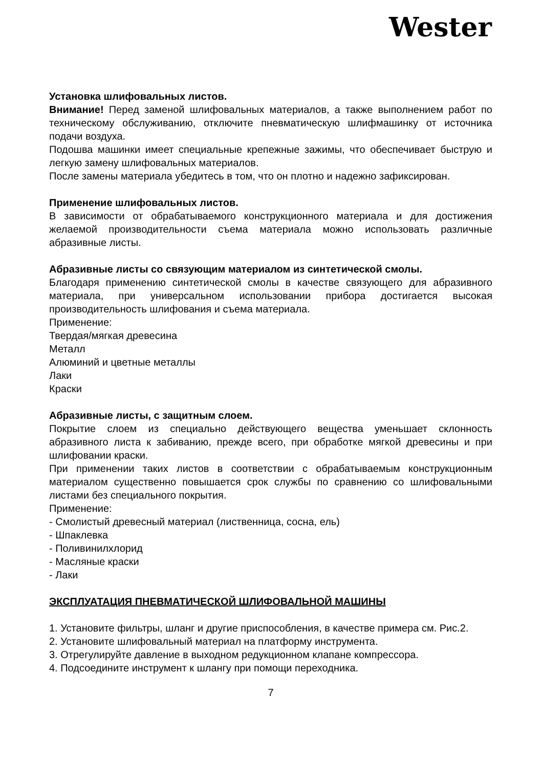Wester
Установка шлифовальных листов.
Внимание! Перед заменой шлифовальных материалов, а также выполнением работ по техническому обслуживанию, отключите пневматическую шлифмашинку от источника подачи воздуха.
Подошва машинки имеет специальные крепежные зажимы, что обеспечивает быструю и легкую замену шлифовальных материалов.
После замены материала убедитесь в том, что он плотно и надежно зафиксирован.
Применение шлифовальных листов.
В зависимости от обрабатываемого конструкционного материала и для достижения желаемой производительности съема материала можно использовать различные абразивные листы.
Абразивные листы со связующим материалом из синтетической смолы.
Благодаря применению синтетической смолы в качестве связующего для абразивного материала, при универсальном использовании прибора достигается высокая производительность шлифования и съема материала.
Применение:
Твердая/мягкая древесина
Металл
Алюминий и цветные металлы
Лаки
Краски
Абразивные листы, с защитным слоем.
Покрытие слоем из специально действующего вещества уменьшает склонность абразивного листа к забиванию, прежде всего, при обработке мягкой древесины и при шлифовании краски.
При применении таких листов в соответствии с обрабатываемым конструкционным материалом существенно повышается срок службы по сравнению со шлифовальными листами без специального покрытия.
Применение:
- Смолистый древесный материал (лиственница, сосна, ель)
- Шпаклевка
- Поливинилхлорид
- Масляные краски
- Лаки
ЭКСПЛУАТАЦИЯ ПНЕВМАТИЧЕСКОЙ ШЛИФОВАЛЬНОЙ МАШИНЫ
1. Установите фильтры, шланг и другие приспособления, в качестве примера см. Рис.2.
2. Установите шлифовальный материал на платформу инструмента.
3. Отрегулируйте давление в выходном редукционном клапане компрессора.
4. Подсоедините инструмент к шлангу при помощи переходника.
7